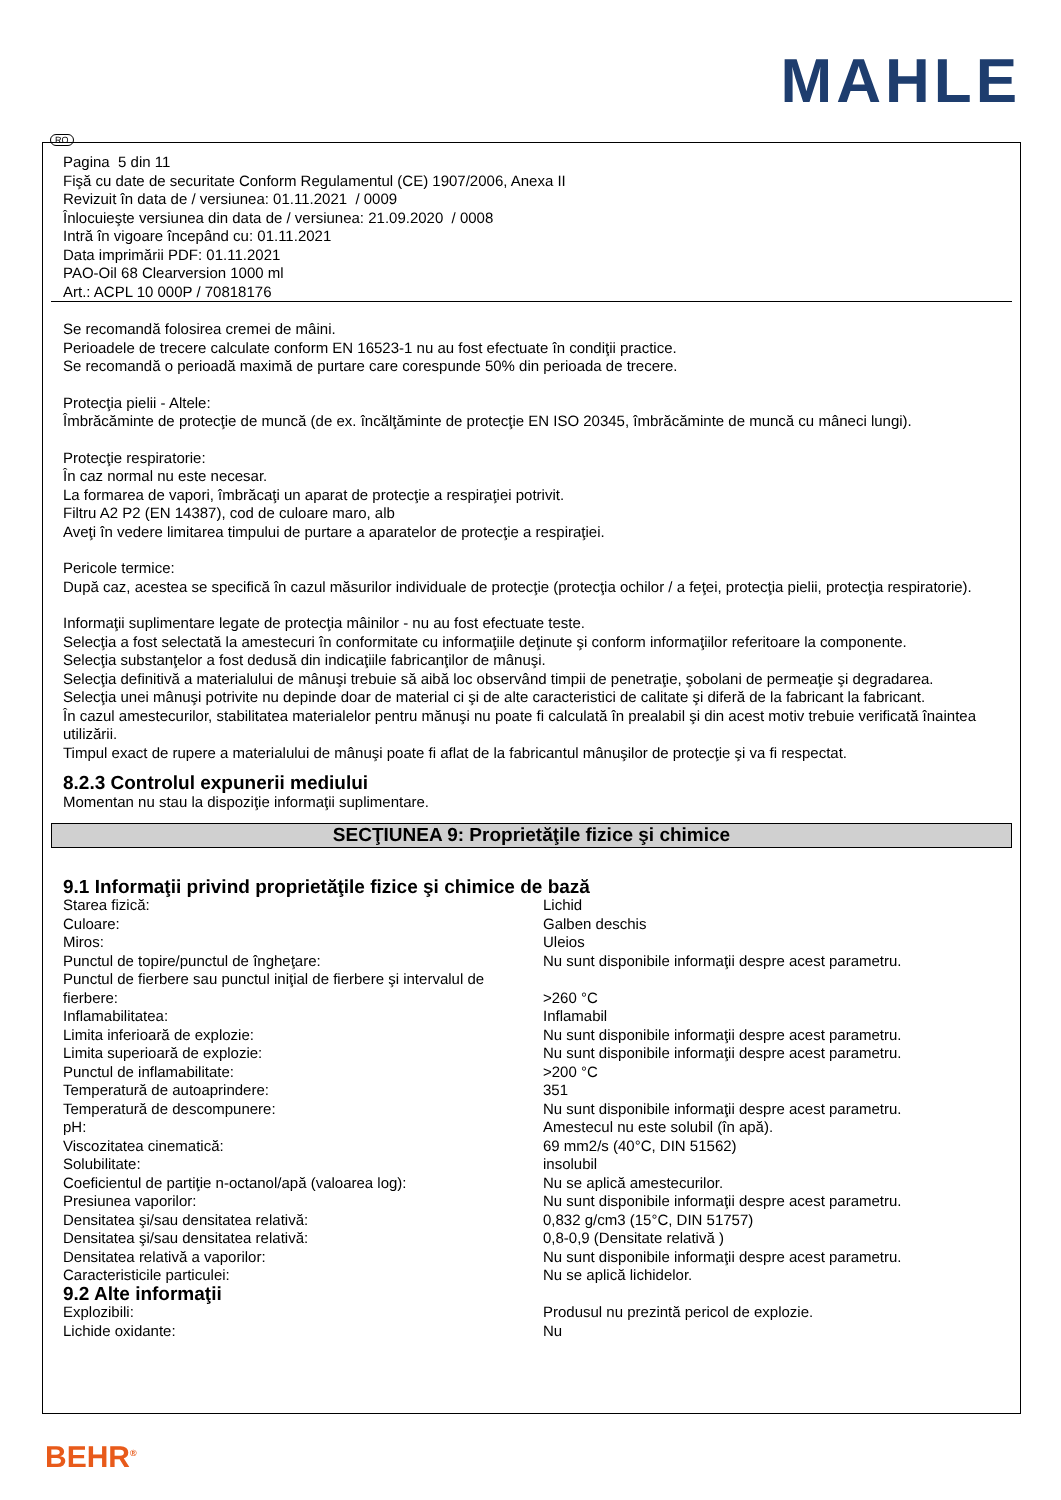MAHLE
RO
Pagina 5 din 11
Fişă cu date de securitate Conform Regulamentul (CE) 1907/2006, Anexa II
Revizuit în data de / versiunea: 01.11.2021 / 0009
Înlocuieşte versiunea din data de / versiunea: 21.09.2020 / 0008
Intră în vigoare începând cu: 01.11.2021
Data imprimării PDF: 01.11.2021
PAO-Oil 68 Clearversion 1000 ml
Art.: ACPL 10 000P / 70818176
Se recomandă folosirea cremei de mâini.
Perioadele de trecere calculate conform EN 16523-1 nu au fost efectuate în condiţii practice.
Se recomandă o perioadă maximă de purtare care corespunde 50% din perioada de trecere.
Protecţia pielii - Altele:
Îmbrăcăminte de protecţie de muncă (de ex. încălţăminte de protecţie EN ISO 20345, îmbrăcăminte de muncă cu mâneci lungi).
Protecţie respiratorie:
În caz normal nu este necesar.
La formarea de vapori, îmbrăcaţi un aparat de protecţie a respiraţiei potrivit.
Filtru A2 P2 (EN 14387), cod de culoare maro, alb
Aveţi în vedere limitarea timpului de purtare a aparatelor de protecţie a respiraţiei.
Pericole termice:
După caz, acestea se specifică în cazul măsurilor individuale de protecţie (protecţia ochilor / a feţei, protecţia pielii, protecţia respiratorie).
Informaţii suplimentare legate de protecţia mâinilor - nu au fost efectuate teste.
Selecţia a fost selectată la amestecuri în conformitate cu informaţiile deţinute şi conform informaţiilor referitoare la componente.
Selecţia substanţelor a fost dedusă din indicaţiile fabricanţilor de mânuşi.
Selecţia definitivă a materialului de mânuşi trebuie să aibă loc observând timpii de penetraţie, şobolani de permeaţie şi degradarea.
Selecţia unei mânuşi potrivite nu depinde doar de material ci şi de alte caracteristici de calitate şi diferă de la fabricant la fabricant.
În cazul amestecurilor, stabilitatea materialelor pentru mănuşi nu poate fi calculată în prealabil şi din acest motiv trebuie verificată înaintea utilizării.
Timpul exact de rupere a materialului de mânuşi poate fi aflat de la fabricantul mânuşilor de protecţie şi va fi respectat.
8.2.3 Controlul expunerii mediului
Momentan nu stau la dispoziţie informaţii suplimentare.
SECŢIUNEA 9: Proprietăţile fizice şi chimice
9.1 Informaţii privind proprietăţile fizice şi chimice de bază
| Starea fizică: | Lichid |
| Culoare: | Galben deschis |
| Miros: | Uleios |
| Punctul de topire/punctul de îngheţare: | Nu sunt disponibile informaţii despre acest parametru. |
| Punctul de fierbere sau punctul iniţial de fierbere şi intervalul de fierbere: | >260 °C |
| Inflamabilitatea: | Inflamabil |
| Limita inferioară de explozie: | Nu sunt disponibile informaţii despre acest parametru. |
| Limita superioară de explozie: | Nu sunt disponibile informaţii despre acest parametru. |
| Punctul de inflamabilitate: | >200 °C |
| Temperatură de autoaprindere: | 351 |
| Temperatură de descompunere: | Nu sunt disponibile informaţii despre acest parametru. |
| pH: | Amestecul nu este solubil (în apă). |
| Viscozitatea cinematică: | 69 mm2/s (40°C, DIN 51562) |
| Solubilitate: | insolubil |
| Coeficientul de partiţie n-octanol/apă (valoarea log): | Nu se aplică amestecurilor. |
| Presiunea vaporilor: | Nu sunt disponibile informaţii despre acest parametru. |
| Densitatea şi/sau densitatea relativă: | 0,832 g/cm3 (15°C, DIN 51757) |
| Densitatea şi/sau densitatea relativă: | 0,8-0,9 (Densitate relativă ) |
| Densitatea relativă a vaporilor: | Nu sunt disponibile informaţii despre acest parametru. |
| Caracteristicile particulei: | Nu se aplică lichidelor. |
9.2 Alte informaţii
| Explozibili: | Produsul nu prezintă pericol de explozie. |
| Lichide oxidante: | Nu |
BEHR<sup>®</sup>